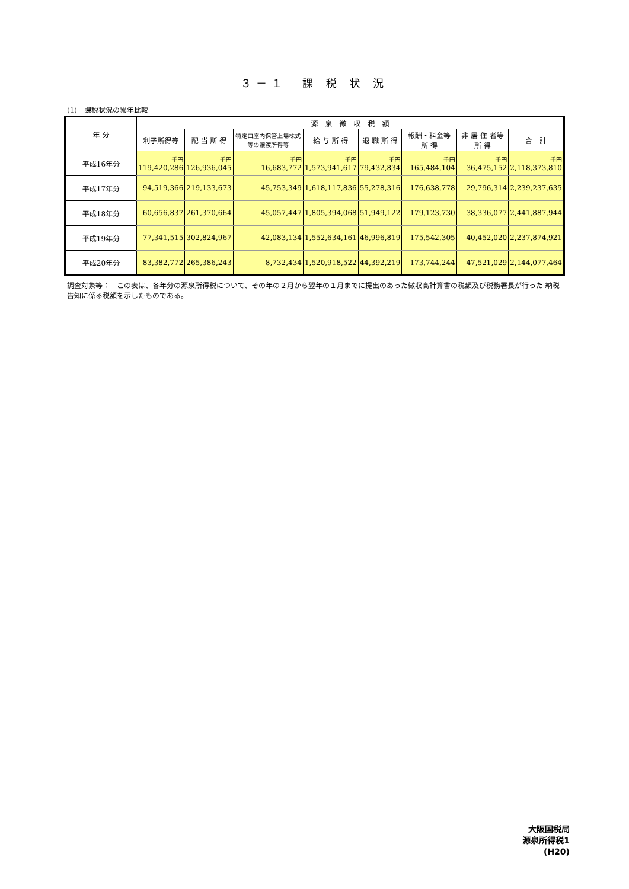３－１　課 税 状 況
(1)　課税状況の累年比較
| 年 分 | 源 泉 徴 収 税 額 | | | | | | | |
| --- | --- | --- | --- | --- | --- | --- | --- | --- |
| | 利子所得等 | 配 当 所 得 | 特定口座内保管上場株式等の譲渡所得等 | 給 与 所 得 | 退 職 所 得 | 報酬・料金等 所 得 | 非 居 住 者等 所 得 | 合 計 |
| 平成16年分 | 千円 119,420,286 | 千円 126,936,045 | 千円 16,683,772 | 千円 1,573,941,617 | 千円 79,432,834 | 千円 165,484,104 | 千円 36,475,152 | 千円 2,118,373,810 |
| 平成17年分 | 94,519,366 | 219,133,673 | 45,753,349 | 1,618,117,836 | 55,278,316 | 176,638,778 | 29,796,314 | 2,239,237,635 |
| 平成18年分 | 60,656,837 | 261,370,664 | 45,057,447 | 1,805,394,068 | 51,949,122 | 179,123,730 | 38,336,077 | 2,441,887,944 |
| 平成19年分 | 77,341,515 | 302,824,967 | 42,083,134 | 1,552,634,161 | 46,996,819 | 175,542,305 | 40,452,020 | 2,237,874,921 |
| 平成20年分 | 83,382,772 | 265,386,243 | 8,732,434 | 1,520,918,522 | 44,392,219 | 173,744,244 | 47,521,029 | 2,144,077,464 |
調査対象等：　この表は、各年分の源泉所得税について、その年の２月から翌年の１月までに提出のあった徴収高計算書の税額及び税務署長が行った 納税告知に係る税額を示したものである。
大阪国税局
源泉所得税1
(H20)